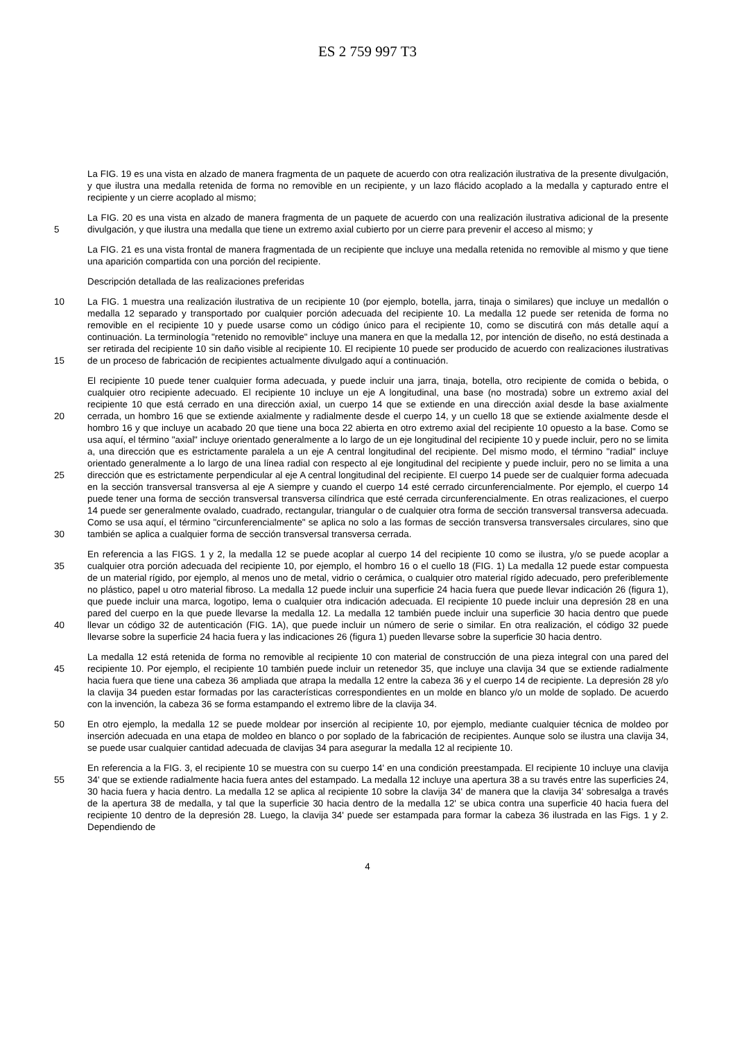ES 2 759 997 T3
La FIG. 19 es una vista en alzado de manera fragmenta de un paquete de acuerdo con otra realización ilustrativa de la presente divulgación, y que ilustra una medalla retenida de forma no removible en un recipiente, y un lazo flácido acoplado a la medalla y capturado entre el recipiente y un cierre acoplado al mismo;
5
La FIG. 20 es una vista en alzado de manera fragmenta de un paquete de acuerdo con una realización ilustrativa adicional de la presente divulgación, y que ilustra una medalla que tiene un extremo axial cubierto por un cierre para prevenir el acceso al mismo; y
La FIG. 21 es una vista frontal de manera fragmentada de un recipiente que incluye una medalla retenida no removible al mismo y que tiene una aparición compartida con una porción del recipiente.
Descripción detallada de las realizaciones preferidas
10
15
La FIG. 1 muestra una realización ilustrativa de un recipiente 10 (por ejemplo, botella, jarra, tinaja o similares) que incluye un medallón o medalla 12 separado y transportado por cualquier porción adecuada del recipiente 10. La medalla 12 puede ser retenida de forma no removible en el recipiente 10 y puede usarse como un código único para el recipiente 10, como se discutirá con más detalle aquí a continuación. La terminología "retenido no removible" incluye una manera en que la medalla 12, por intención de diseño, no está destinada a ser retirada del recipiente 10 sin daño visible al recipiente 10. El recipiente 10 puede ser producido de acuerdo con realizaciones ilustrativas de un proceso de fabricación de recipientes actualmente divulgado aquí a continuación.
20
25
30
El recipiente 10 puede tener cualquier forma adecuada, y puede incluir una jarra, tinaja, botella, otro recipiente de comida o bebida, o cualquier otro recipiente adecuado. El recipiente 10 incluye un eje A longitudinal, una base (no mostrada) sobre un extremo axial del recipiente 10 que está cerrado en una dirección axial, un cuerpo 14 que se extiende en una dirección axial desde la base axialmente cerrada, un hombro 16 que se extiende axialmente y radialmente desde el cuerpo 14, y un cuello 18 que se extiende axialmente desde el hombro 16 y que incluye un acabado 20 que tiene una boca 22 abierta en otro extremo axial del recipiente 10 opuesto a la base. Como se usa aquí, el término "axial" incluye orientado generalmente a lo largo de un eje longitudinal del recipiente 10 y puede incluir, pero no se limita a, una dirección que es estrictamente paralela a un eje A central longitudinal del recipiente. Del mismo modo, el término "radial" incluye orientado generalmente a lo largo de una línea radial con respecto al eje longitudinal del recipiente y puede incluir, pero no se limita a una dirección que es estrictamente perpendicular al eje A central longitudinal del recipiente. El cuerpo 14 puede ser de cualquier forma adecuada en la sección transversal transversa al eje A siempre y cuando el cuerpo 14 esté cerrado circunferencialmente. Por ejemplo, el cuerpo 14 puede tener una forma de sección transversal transversa cilíndrica que esté cerrada circunferencialmente. En otras realizaciones, el cuerpo 14 puede ser generalmente ovalado, cuadrado, rectangular, triangular o de cualquier otra forma de sección transversal transversa adecuada. Como se usa aquí, el término "circunferencialmente" se aplica no solo a las formas de sección transversa transversales circulares, sino que también se aplica a cualquier forma de sección transversal transversa cerrada.
35
40
En referencia a las FIGS. 1 y 2, la medalla 12 se puede acoplar al cuerpo 14 del recipiente 10 como se ilustra, y/o se puede acoplar a cualquier otra porción adecuada del recipiente 10, por ejemplo, el hombro 16 o el cuello 18 (FIG. 1) La medalla 12 puede estar compuesta de un material rígido, por ejemplo, al menos uno de metal, vidrio o cerámica, o cualquier otro material rígido adecuado, pero preferiblemente no plástico, papel u otro material fibroso. La medalla 12 puede incluir una superficie 24 hacia fuera que puede llevar indicación 26 (figura 1), que puede incluir una marca, logotipo, lema o cualquier otra indicación adecuada. El recipiente 10 puede incluir una depresión 28 en una pared del cuerpo en la que puede llevarse la medalla 12. La medalla 12 también puede incluir una superficie 30 hacia dentro que puede llevar un código 32 de autenticación (FIG. 1A), que puede incluir un número de serie o similar. En otra realización, el código 32 puede llevarse sobre la superficie 24 hacia fuera y las indicaciones 26 (figura 1) pueden llevarse sobre la superficie 30 hacia dentro.
45
La medalla 12 está retenida de forma no removible al recipiente 10 con material de construcción de una pieza integral con una pared del recipiente 10. Por ejemplo, el recipiente 10 también puede incluir un retenedor 35, que incluye una clavija 34 que se extiende radialmente hacia fuera que tiene una cabeza 36 ampliada que atrapa la medalla 12 entre la cabeza 36 y el cuerpo 14 de recipiente. La depresión 28 y/o la clavija 34 pueden estar formadas por las características correspondientes en un molde en blanco y/o un molde de soplado. De acuerdo con la invención, la cabeza 36 se forma estampando el extremo libre de la clavija 34.
50
En otro ejemplo, la medalla 12 se puede moldear por inserción al recipiente 10, por ejemplo, mediante cualquier técnica de moldeo por inserción adecuada en una etapa de moldeo en blanco o por soplado de la fabricación de recipientes. Aunque solo se ilustra una clavija 34, se puede usar cualquier cantidad adecuada de clavijas 34 para asegurar la medalla 12 al recipiente 10.
55
En referencia a la FIG. 3, el recipiente 10 se muestra con su cuerpo 14' en una condición preestampada. El recipiente 10 incluye una clavija 34' que se extiende radialmente hacia fuera antes del estampado. La medalla 12 incluye una apertura 38 a su través entre las superficies 24, 30 hacia fuera y hacia dentro. La medalla 12 se aplica al recipiente 10 sobre la clavija 34' de manera que la clavija 34' sobresalga a través de la apertura 38 de medalla, y tal que la superficie 30 hacia dentro de la medalla 12' se ubica contra una superficie 40 hacia fuera del recipiente 10 dentro de la depresión 28. Luego, la clavija 34' puede ser estampada para formar la cabeza 36 ilustrada en las Figs. 1 y 2. Dependiendo de
4